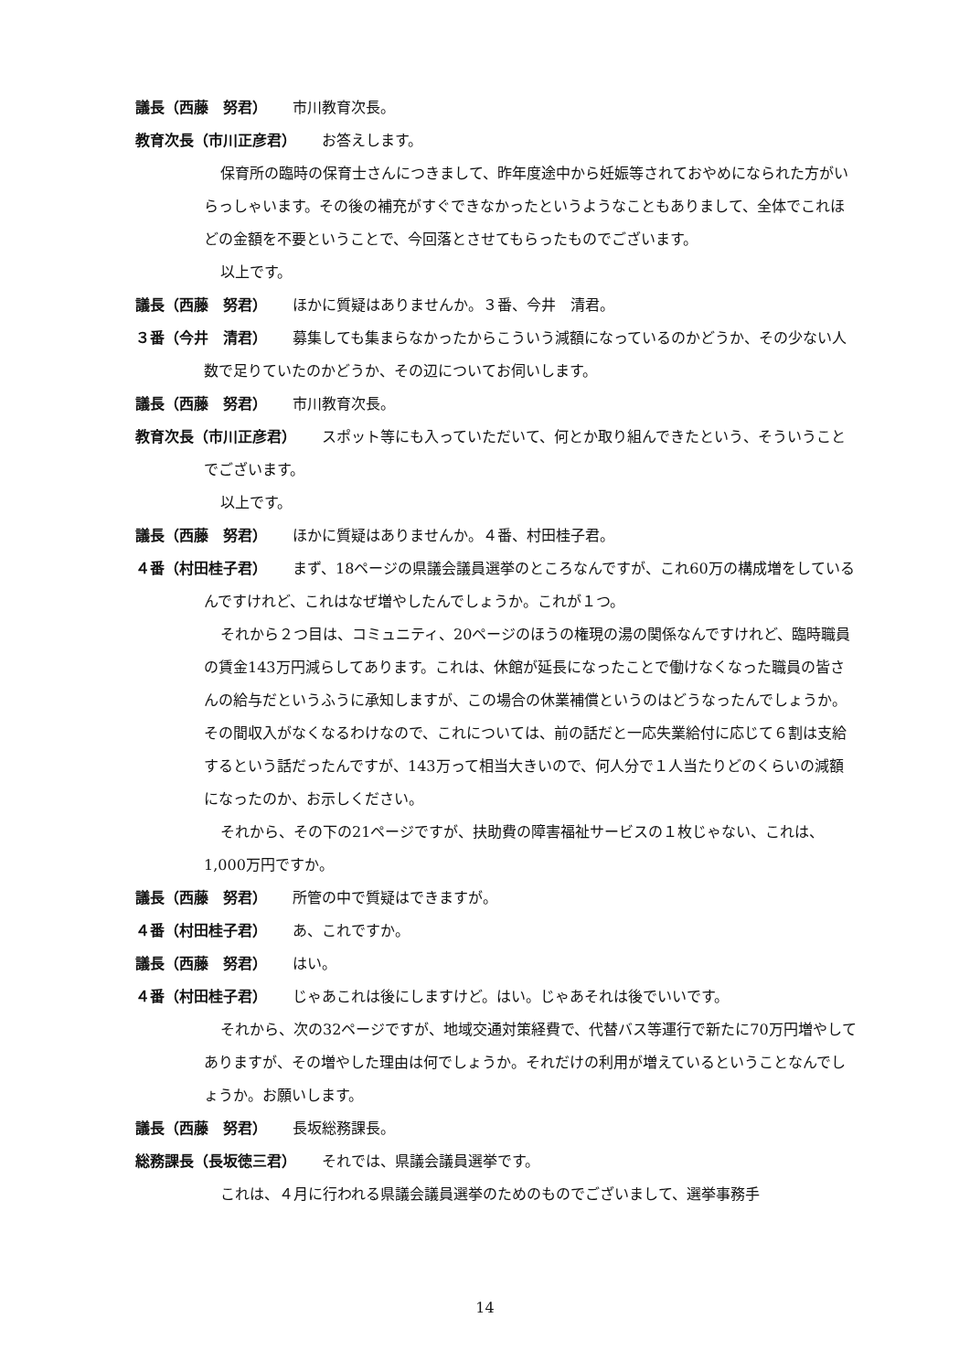議長（西藤　努君） 市川教育次長。
教育次長（市川正彦君） お答えします。
保育所の臨時の保育士さんにつきまして、昨年度途中から妊娠等されておやめになられた方がいらっしゃいます。その後の補充がすぐできなかったというようなこともありまして、全体でこれほどの金額を不要ということで、今回落とさせてもらったものでございます。
以上です。
議長（西藤　努君） ほかに質疑はありませんか。３番、今井　清君。
３番（今井　清君） 募集しても集まらなかったからこういう減額になっているのかどうか、その少ない人数で足りていたのかどうか、その辺についてお伺いします。
議長（西藤　努君） 市川教育次長。
教育次長（市川正彦君） スポット等にも入っていただいて、何とか取り組んできたという、そういうことでございます。
以上です。
議長（西藤　努君） ほかに質疑はありませんか。４番、村田桂子君。
４番（村田桂子君） まず、18ページの県議会議員選挙のところなんですが、これ60万の構成増をしているんですけれど、これはなぜ増やしたんでしょうか。これが１つ。
それから２つ目は、コミュニティ、20ページのほうの権現の湯の関係なんですけれど、臨時職員の賃金143万円減らしてあります。これは、休館が延長になったことで働けなくなった職員の皆さんの給与だというふうに承知しますが、この場合の休業補償というのはどうなったんでしょうか。その間収入がなくなるわけなので、これについては、前の話だと一応失業給付に応じて６割は支給するという話だったんですが、143万って相当大きいので、何人分で１人当たりどのくらいの減額になったのか、お示しください。
それから、その下の21ページですが、扶助費の障害福祉サービスの１枚じゃない、これは、1,000万円ですか。
議長（西藤　努君） 所管の中で質疑はできますが。
４番（村田桂子君） あ、これですか。
議長（西藤　努君） はい。
４番（村田桂子君） じゃあこれは後にしますけど。はい。じゃあそれは後でいいです。
それから、次の32ページですが、地域交通対策経費で、代替バス等運行で新たに70万円増やしてありますが、その増やした理由は何でしょうか。それだけの利用が増えているということなんでしょうか。お願いします。
議長（西藤　努君） 長坂総務課長。
総務課長（長坂徳三君） それでは、県議会議員選挙です。
これは、４月に行われる県議会議員選挙のためのものでございまして、選挙事務手
14